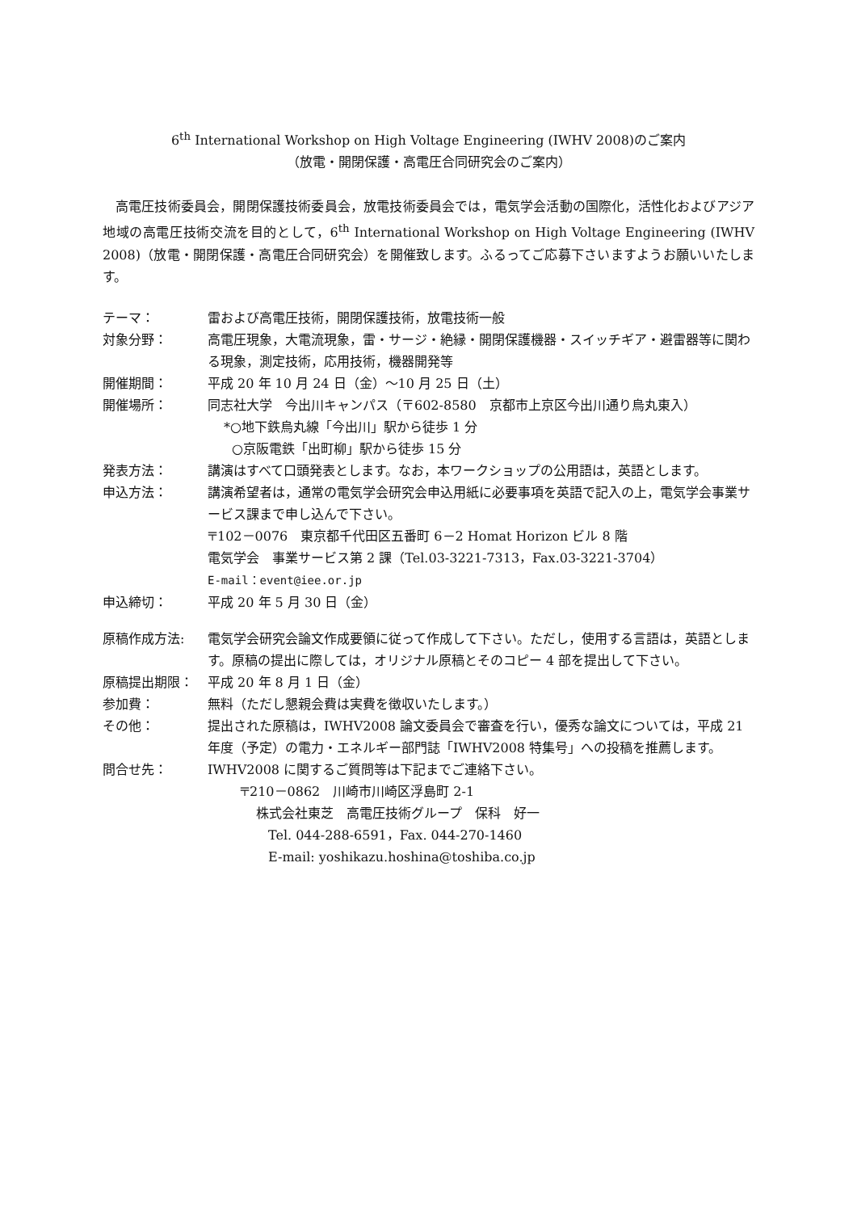6<sup>th</sup> International Workshop on High Voltage Engineering (IWHV 2008)のご案内
（放電・開閉保護・高電圧合同研究会のご案内）
高電圧技術委員会，開閉保護技術委員会，放電技術委員会では，電気学会活動の国際化，活性化およびアジア地域の高電圧技術交流を目的として，6<sup>th</sup> International Workshop on High Voltage Engineering (IWHV 2008)（放電・開閉保護・高電圧合同研究会）を開催致します。ふるってご応募下さいますようお願いいたします。
テーマ： 雷および高電圧技術，開閉保護技術，放電技術一般
対象分野： 高電圧現象，大電流現象，雷・サージ・絶縁・開閉保護機器・スイッチギア・避雷器等に関わる現象，測定技術，応用技術，機器開発等
開催期間： 平成 20 年 10 月 24 日（金）～10 月 25 日（土）
開催場所： 同志社大学　今出川キャンパス（〒602-8580　京都市上京区今出川通り烏丸東入）
*○地下鉄烏丸線「今出川」駅から徒歩 1 分
○京阪電鉄「出町柳」駅から徒歩 15 分
発表方法： 講演はすべて口頭発表とします。なお，本ワークショップの公用語は，英語とします。
申込方法： 講演希望者は，通常の電気学会研究会申込用紙に必要事項を英語で記入の上，電気学会事業サービス課まで申し込んで下さい。
〒102－0076　東京都千代田区五番町 6－2 Homat Horizon ビル 8 階
電気学会　事業サービス第 2 課（Tel.03-3221-7313，Fax.03-3221-3704）
E-mail：event@iee.or.jp
申込締切： 平成 20 年 5 月 30 日（金）
原稿作成方法: 電気学会研究会論文作成要領に従って作成して下さい。ただし，使用する言語は，英語とします。原稿の提出に際しては，オリジナル原稿とそのコピー 4 部を提出して下さい。
原稿提出期限： 平成 20 年 8 月 1 日（金）
参加費： 無料（ただし懇親会費は実費を徴収いたします。）
その他： 提出された原稿は，IWHV2008 論文委員会で審査を行い，優秀な論文については，平成 21 年度（予定）の電力・エネルギー部門誌「IWHV2008 特集号」への投稿を推薦します。
問合せ先： IWHV2008 に関するご質問等は下記までご連絡下さい。
〒210－0862　川崎市川崎区浮島町 2-1
株式会社東芝　高電圧技術グループ　保科　好一
Tel. 044-288-6591，Fax. 044-270-1460
E-mail: yoshikazu.hoshina@toshiba.co.jp